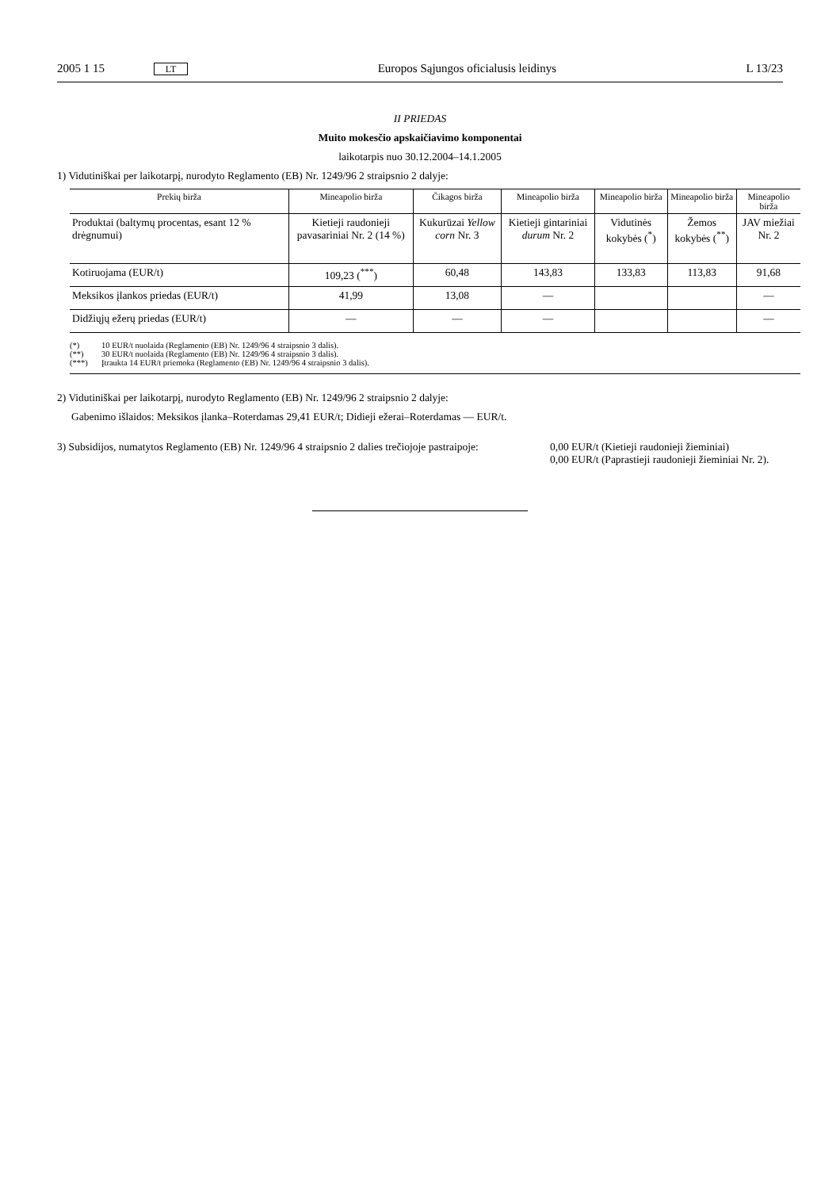2005 1 15 LT Europos Sąjungos oficialusis leidinys L 13/23
II PRIEDAS
Muito mokesčio apskaičiavimo komponentai
laikotarpis nuo 30.12.2004–14.1.2005
1) Vidutiniškai per laikotarpį, nurodyto Reglamento (EB) Nr. 1249/96 2 straipsnio 2 dalyje:
| Prekių birža | Mineapolio birža | Čikagos birža | Mineapolio birža | Mineapolio birža | Mineapolio birža | Mineapolio birža |
| --- | --- | --- | --- | --- | --- | --- |
| Produktai (baltymų procentas, esant 12 % drėgnumui) | Kietieji raudonieji pavasariniai Nr. 2 (14 %) | Kukurūzai Yellow corn Nr. 3 | Kietieji gintariniai durum Nr. 2 | Vidutinės kokybės (<sup>*</sup>) | Žemos kokybės (<sup>**</sup>) | JAV miežiai Nr. 2 |
| Kotiruojama (EUR/t) | 109,23 (<sup>***</sup>) | 60,48 | 143,83 | 133,83 | 113,83 | 91,68 |
| Meksikos įlankos priedas (EUR/t) | 41,99 | 13,08 | — | | | — |
| Didžiųjų ežerų priedas (EUR/t) | — | — | — | | | — |
(*) 10 EUR/t nuolaida (Reglamento (EB) Nr. 1249/96 4 straipsnio 3 dalis).
(**) 30 EUR/t nuolaida (Reglamento (EB) Nr. 1249/96 4 straipsnio 3 dalis).
(***) Įtraukta 14 EUR/t priemoka (Reglamento (EB) Nr. 1249/96 4 straipsnio 3 dalis).
2) Vidutiniškai per laikotarpį, nurodyto Reglamento (EB) Nr. 1249/96 2 straipsnio 2 dalyje:
Gabenimo išlaidos: Meksikos įlanka–Roterdamas 29,41 EUR/t; Didieji ežerai–Roterdamas — EUR/t.
3) Subsidijos, numatytos Reglamento (EB) Nr. 1249/96 4 straipsnio 2 dalies trečiojoje pastraipoje:
0,00 EUR/t (Kietieji raudonieji žieminiai)
0,00 EUR/t (Paprastieji raudonieji žieminiai Nr. 2).